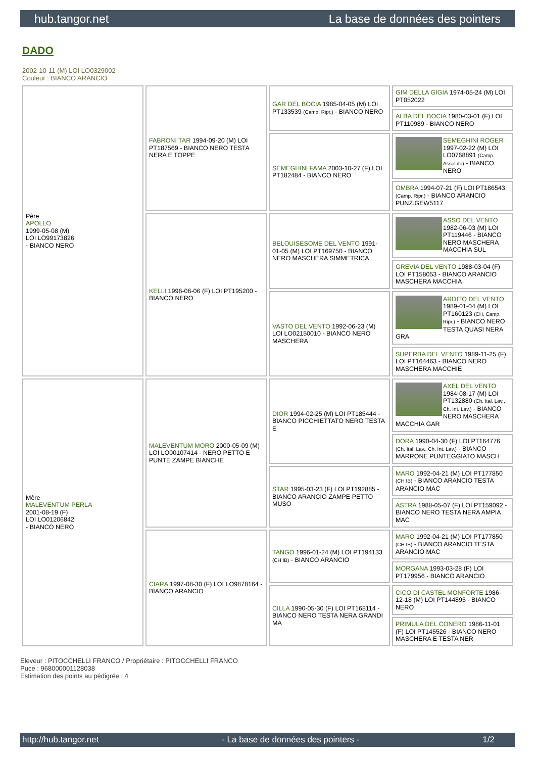hub.tangor.net La base de données des pointers
DADO
2002-10-11 (M) LOI LO0329002
Couleur : BIANCO ARANCIO
| Père APOLLO 1999-05-08 (M) LOI LO99173826 - BIANCO NERO | FABRONI TAR 1994-09-20 (M) LOI PT187569 - BIANCO NERO TESTA NERA E TOPPE | GAR DEL BOCIA 1985-04-05 (M) LOI PT133539 (Camp. Ripr.) - BIANCO NERO | GIM DELLA GIGIA 1974-05-24 (M) LOI PT052022 |
| | | | ALBA DEL BOCIA 1980-03-01 (F) LOI PT110989 - BIANCO NERO |
| | | SEMEGHINI FAMA 2003-10-27 (F) LOI PT182484 - BIANCO NERO | SEMEGHINI ROGER 1997-02-22 (M) LOI LO0768891 (Camp. Assoluto) - BIANCO NERO |
| | | | OMBRA 1994-07-21 (F) LOI PT186543 (Camp. Ripr.) - BIANCO ARANCIO PUNZ.GEW5117 |
| | KELLI 1996-06-06 (F) LOI PT195200 - BIANCO NERO | BELOUISESOME DEL VENTO 1991-01-05 (M) LOI PT169750 - BIANCO NERO MASCHERA SIMMETRICA | ASSO DEL VENTO 1982-06-03 (M) LOI PT119446 - BIANCO NERO MASCHERA MACCHIA SUL |
| | | | GREVIA DEL VENTO 1988-03-04 (F) LOI PT158053 - BIANCO ARANCIO MASCHERA MACCHIA |
| | | VASTO DEL VENTO 1992-06-23 (M) LOI LO02150010 - BIANCO NERO MASCHERA | ARDITO DEL VENTO 1989-01-04 (M) LOI PT160123 (CH, Camp. Ripr.) - BIANCO NERO TESTA QUASI NERA GRA |
| | | | SUPERBA DEL VENTO 1989-11-25 (F) LOI PT164463 - BIANCO NERO MASCHERA MACCHIE |
| Mère MALEVENTUM PERLA 2001-08-19 (F) LOI LO01206842 - BIANCO NERO | MALEVENTUM MORO 2000-05-09 (M) LOI LO00107414 - NERO PETTO E PUNTE ZAMPE BIANCHE | DIOR 1994-02-25 (M) LOI PT185444 - BIANCO PICCHIETTATO NERO TESTA E | AXEL DEL VENTO 1984-08-17 (M) LOI PT132880 (Ch. Ital. Lav., Ch. Int. Lav.) - BIANCO NERO MASCHERA MACCHIA GAR |
| | | | DORA 1990-04-30 (F) LOI PT164776 (Ch. Ital. Lav., Ch. Int. Lav.) - BIANCO MARRONE PUNTEGGIATO MASCH |
| | | STAR 1995-03-23 (F) LOI PT192885 - BIANCO ARANCIO ZAMPE PETTO MUSO | MARO 1992-04-21 (M) LOI PT177850 (CH IB) - BIANCO ARANCIO TESTA ARANCIO MAC |
| | | | ASTRA 1988-05-07 (F) LOI PT159092 - BIANCO NERO TESTA NERA AMPIA MAC |
| | CIARA 1997-08-30 (F) LOI LO9878164 - BIANCO ARANCIO | TANGO 1996-01-24 (M) LOI PT194133 (CH IB) - BIANCO ARANCIO | MARO 1992-04-21 (M) LOI PT177850 (CH IB) - BIANCO ARANCIO TESTA ARANCIO MAC |
| | | | MORGANA 1993-03-28 (F) LOI PT179956 - BIANCO ARANCIO |
| | | CILLA 1990-05-30 (F) LOI PT168114 - BIANCO NERO TESTA NERA GRANDI MA | CICO DI CASTEL MONFORTE 1986-12-18 (M) LOI PT144895 - BIANCO NERO |
| | | | PRIMULA DEL CONERO 1986-11-01 (F) LOI PT145526 - BIANCO NERO MASCHERA E TESTA NER |
Eleveur : PITOCCHELLI FRANCO / Propriétaire : PITOCCHELLI FRANCO
Puce : 968000001128038
Estimation des points au pédigrée : 4
http://hub.tangor.net - La base de données des pointers - 1/2